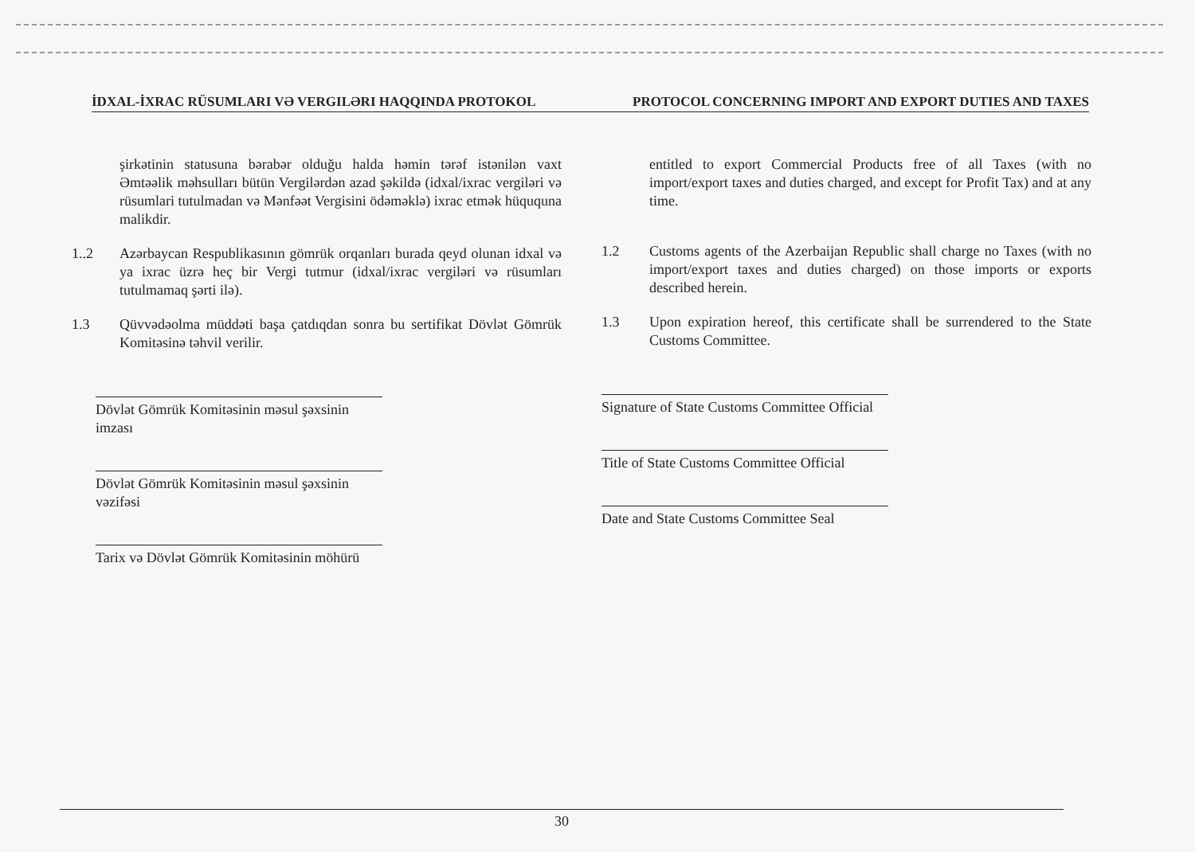İDXAL-İXRAC RÜSUMLARI VƏ VERGILƏRI HAQQINDA PROTOKOL PROTOCOL CONCERNING IMPORT AND EXPORT DUTIES AND TAXES
şirkətinin statusuna bərabər olduğu halda həmin tərəf istənilən vaxt Əmtəəlik məhsulları bütün Vergilərdən azad şəkildə (idxal/ixrac vergiləri və rüsumlari tutulmadan və Mənfəət Vergisini ödəməklə) ixrac etmək hüququna malikdir.
1..2 Azərbaycan Respublikasının gömrük orqanları burada qeyd olunan idxal və ya ixrac üzrə heç bir Vergi tutmur (idxal/ixrac vergiləri və rüsumları tutulmamaq şərti ilə).
1.3 Qüvvədəolma müddəti başa çatdıqdan sonra bu sertifikat Dövlət Gömrük Komitəsinə təhvil verilir.
Dövlət Gömrük Komitəsinin məsul şəxsinin imzası
Dövlət Gömrük Komitəsinin məsul şəxsinin vəzifəsi
Tarix və Dövlət Gömrük Komitəsinin möhürü
entitled to export Commercial Products free of all Taxes (with no import/export taxes and duties charged, and except for Profit Tax) and at any time.
1.2 Customs agents of the Azerbaijan Republic shall charge no Taxes (with no import/export taxes and duties charged) on those imports or exports described herein.
1.3 Upon expiration hereof, this certificate shall be surrendered to the State Customs Committee.
Signature of State Customs Committee Official
Title of State Customs Committee Official
Date and State Customs Committee Seal
30